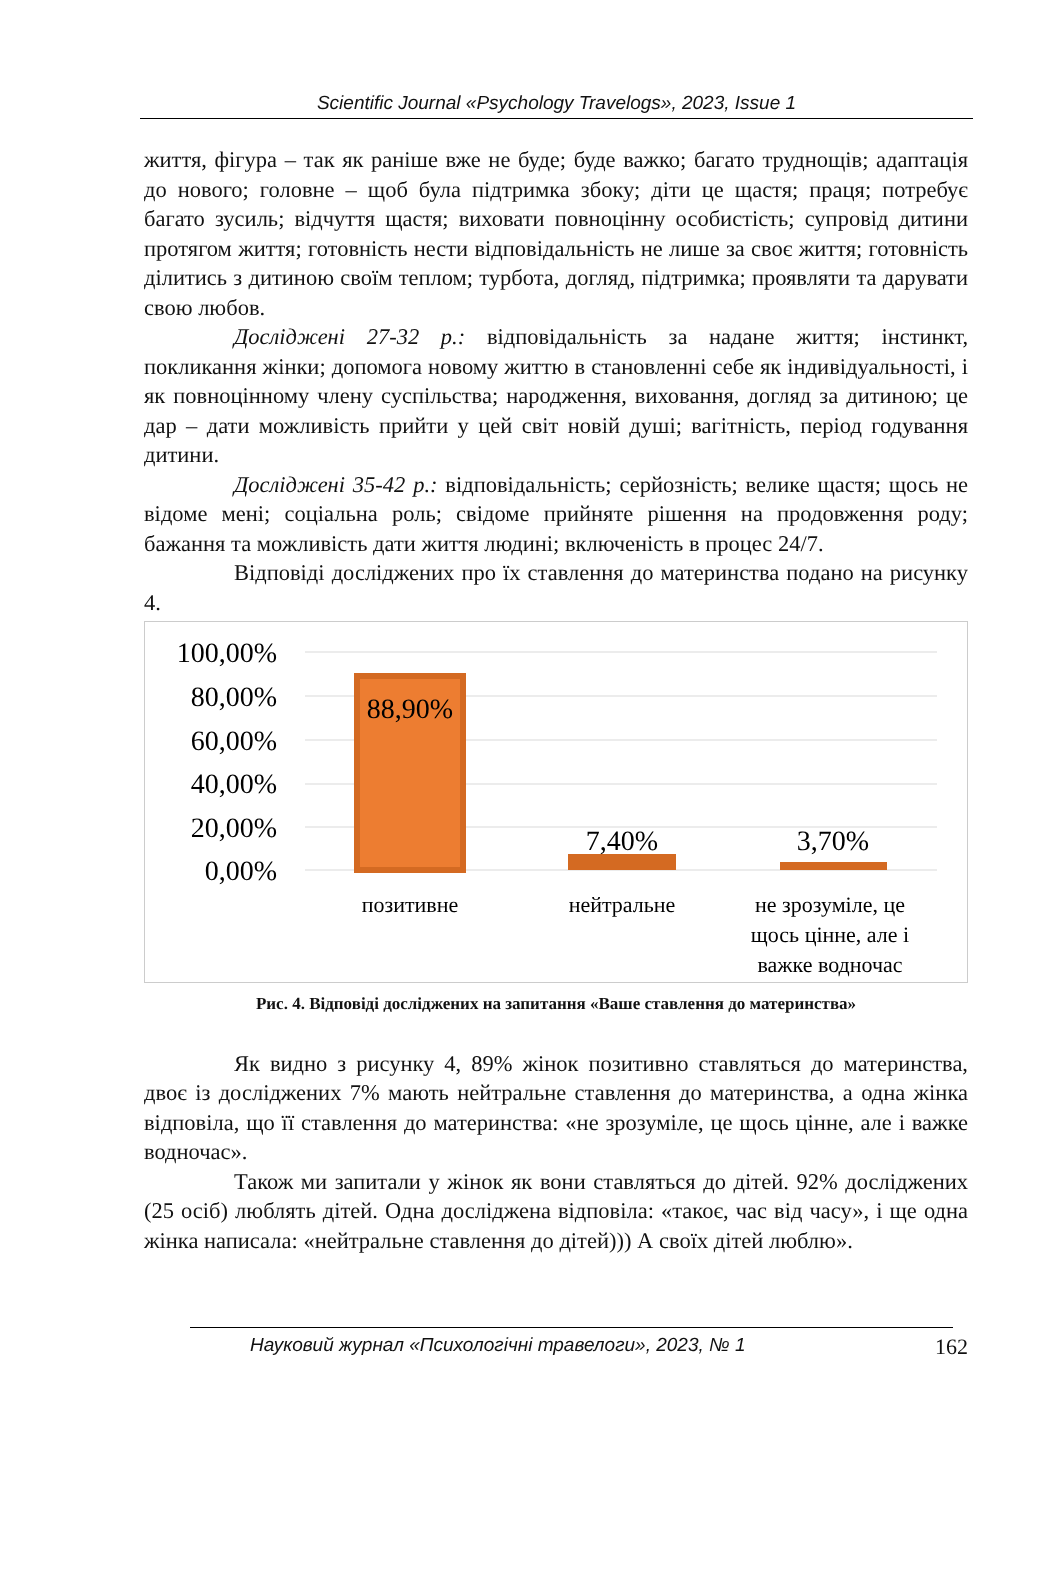Scientific Journal «Psychology Travelogs», 2023, Issue 1
життя, фігура – так як раніше вже не буде; буде важко; багато труднощів; адаптація до нового; головне – щоб була підтримка збоку; діти це щастя; праця; потребує багато зусиль; відчуття щастя; виховати повноцінну особистість; супровід дитини протягом життя; готовність нести відповідальність не лише за своє життя; готовність ділитись з дитиною своїм теплом; турбота, догляд, підтримка; проявляти та дарувати свою любов.
Досліджені 27-32 р.: відповідальність за надане життя; інстинкт, покликання жінки; допомога новому життю в становленні себе як індивідуальності, і як повноцінному члену суспільства; народження, виховання, догляд за дитиною; це дар – дати можливість прийти у цей світ новій душі; вагітність, період годування дитини.
Досліджені 35-42 р.: відповідальність; серйозність; велике щастя; щось не відоме мені; соціальна роль; свідоме прийняте рішення на продовження роду; бажання та можливість дати життя людині; включеність в процес 24/7.
Відповіді досліджених про їх ставлення до материнства подано на рисунку 4.
100,00%
80,00%
60,00%
40,00%
20,00%
0,00%
88,90%
7,40%
3,70%
позитивне
нейтральне
не зрозуміле, це
щось цінне, але і
важке водночас
Рис. 4. Відповіді досліджених на запитання «Ваше ставлення до материнства»
Як видно з рисунку 4, 89% жінок позитивно ставляться до материнства, двоє із досліджених 7% мають нейтральне ставлення до материнства, а одна жінка відповіла, що її ставлення до материнства: «не зрозуміле, це щось цінне, але і важке водночас».
Також ми запитали у жінок як вони ставляться до дітей. 92% досліджених (25 осіб) люблять дітей. Одна досліджена відповіла: «такоє, час від часу», і ще одна жінка написала: «нейтральне ставлення до дітей))) А своїх дітей люблю».
Науковий журнал «Психологічні травелоги», 2023, № 1 162